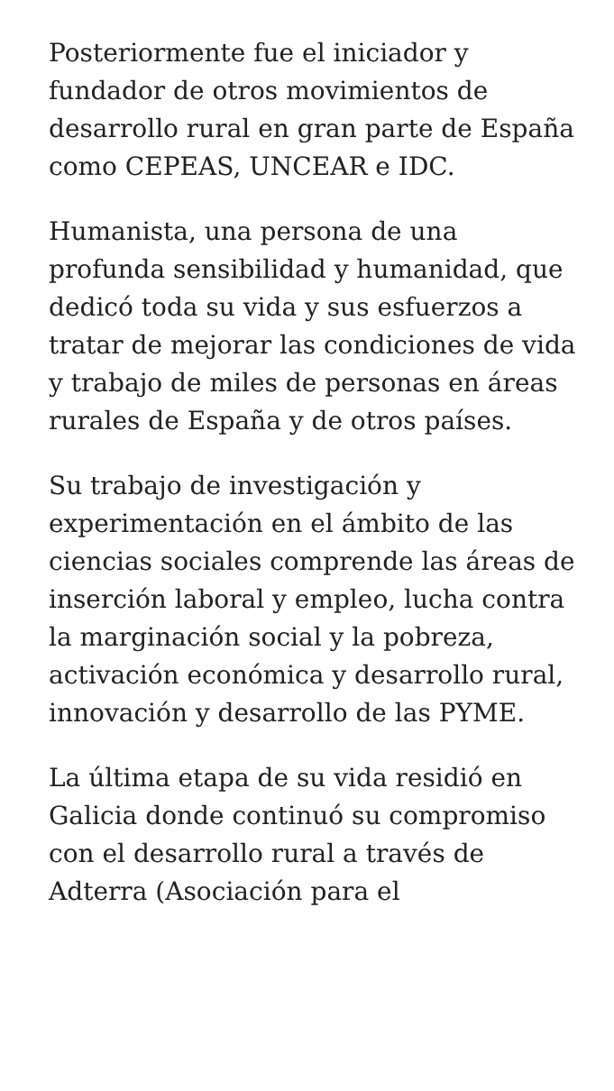Posteriormente fue el iniciador y fundador de otros movimientos de desarrollo rural en gran parte de España como CEPEAS, UNCEAR e IDC.
Humanista, una persona de una profunda sensibilidad y humanidad, que dedicó toda su vida y sus esfuerzos a tratar de mejorar las condiciones de vida y trabajo de miles de personas en áreas rurales de España y de otros países.
Su trabajo de investigación y experimentación en el ámbito de las ciencias sociales comprende las áreas de inserción laboral y empleo, lucha contra la marginación social y la pobreza, activación económica y desarrollo rural, innovación y desarrollo de las PYME.
La última etapa de su vida residió en Galicia donde continuó su compromiso con el desarrollo rural a través de Adterra (Asociación para el